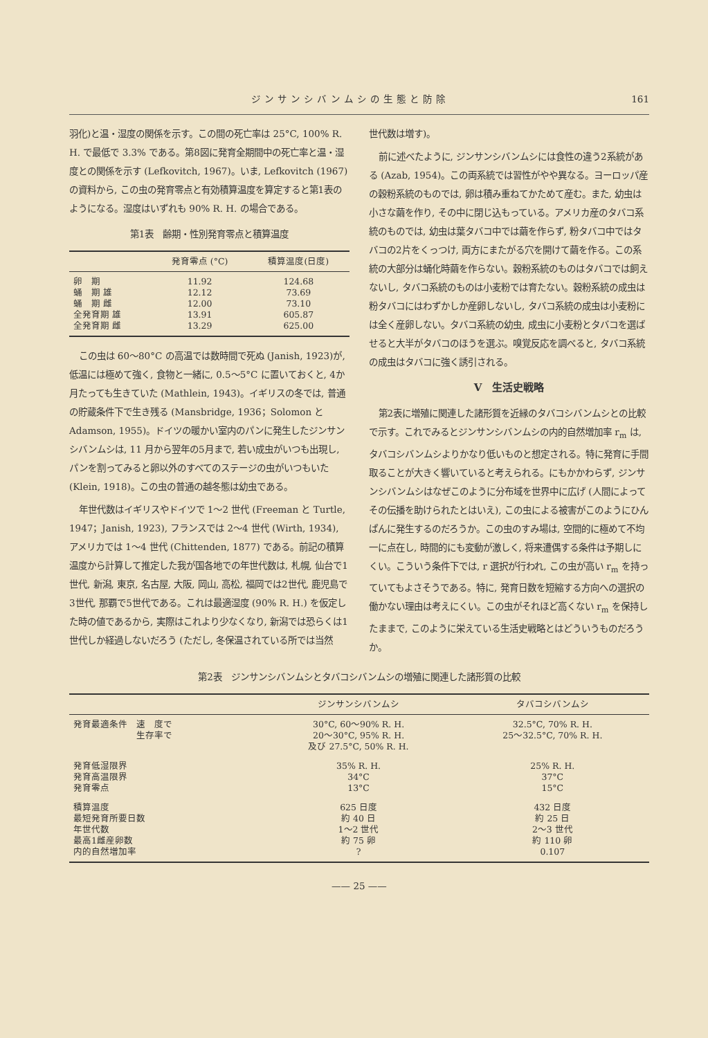ジンサンシバンムシの生態と防除 161
羽化)と温・湿度の関係を示す。この間の死亡率は 25°C, 100% R. H. で最低で 3.3% である。第8図に発育全期間中の死亡率と温・湿度との関係を示す (Lefkovitch, 1967)。いま, Lefkovitch (1967) の資料から, この虫の発育零点と有効積算温度を算定すると第1表のようになる。湿度はいずれも 90% R. H. の場合である。
第1表　齢期・性別発育零点と積算温度
| | 発育零点 (°C) | 積算温度(日度) |
| --- | --- | --- |
| 卵 期 蛹 期 雄 蛹 期 雌 全発育期 雄 全発育期 雌 | 11.92 12.12 12.00 13.91 13.29 | 124.68 73.69 73.10 605.87 625.00 |
この虫は 60〜80°C の高温では数時間で死ぬ (Janish, 1923)が, 低温には極めて強く, 食物と一緒に, 0.5〜5°C に置いておくと, 4か月たっても生きていた (Mathlein, 1943)。イギリスの冬では, 普通の貯蔵条件下で生き残る (Mansbridge, 1936；Solomon と Adamson, 1955)。ドイツの暖かい室内のパンに発生したジンサンシバンムシは, 11 月から翌年の5月まで, 若い成虫がいつも出現し, パンを割ってみると卵以外のすべてのステージの虫がいつもいた (Klein, 1918)。この虫の普通の越冬態は幼虫である。
年世代数はイギリスやドイツで 1〜2 世代 (Freeman と Turtle, 1947；Janish, 1923), フランスでは 2〜4 世代 (Wirth, 1934), アメリカでは 1〜4 世代 (Chittenden, 1877) である。前記の積算温度から計算して推定した我が国各地での年世代数は, 札幌, 仙台で1世代, 新潟, 東京, 名古屋, 大阪, 岡山, 高松, 福岡では2世代, 鹿児島で3世代, 那覇で5世代である。これは最適湿度 (90% R. H.) を仮定した時の値であるから, 実際はこれより少なくなり, 新潟では恐らくは1世代しか経過しないだろう (ただし, 冬保温されている所では当然
世代数は増す)。
前に述べたように, ジンサンシバンムシには食性の違う2系統がある (Azab, 1954)。この両系統では習性がやや異なる。ヨーロッパ産の穀粉系統のものでは, 卵は積み重ねてかためて産む。また, 幼虫は小さな繭を作り, その中に閉じ込もっている。アメリカ産のタバコ系統のものでは, 幼虫は葉タバコ中では繭を作らず, 粉タバコ中ではタバコの2片をくっつけ, 両方にまたがる穴を開けて繭を作る。この系統の大部分は蛹化時繭を作らない。穀粉系統のものはタバコでは飼えないし, タバコ系統のものは小麦粉では育たない。穀粉系統の成虫は粉タバコにはわずかしか産卵しないし, タバコ系統の成虫は小麦粉には全く産卵しない。タバコ系統の幼虫, 成虫に小麦粉とタバコを選ばせると大半がタバコのほうを選ぶ。嗅覚反応を調べると, タバコ系統の成虫はタバコに強く誘引される。
V　生活史戦略
第2表に増殖に関連した諸形質を近縁のタバコシバンムシとの比較で示す。これでみるとジンサンシバンムシの内的自然増加率 r<sub>m</sub> は, タバコシバンムシよりかなり低いものと想定される。特に発育に手間取ることが大きく響いていると考えられる。にもかかわらず, ジンサンシバンムシはなぜこのように分布域を世界中に広げ (人間によってその伝播を助けられたとはいえ), この虫による被害がこのようにひんぱんに発生するのだろうか。この虫のすみ場は, 空間的に極めて不均一に点在し, 時間的にも変動が激しく, 将来遭偶する条件は予期しにくい。こういう条件下では, r 選択が行われ, この虫が高い r<sub>m</sub> を持っていてもよさそうである。特に, 発育日数を短縮する方向への選択の働かない理由は考えにくい。この虫がそれほど高くない r<sub>m</sub> を保持したままで, このように栄えている生活史戦略とはどういうものだろうか。
第2表　ジンサンシバンムシとタバコシバンムシの増殖に関連した諸形質の比較
| | ジンサンシバンムシ | タバコシバンムシ |
| --- | --- | --- |
| 発育最適条件 速 度で 生存率で | 30°C, 60〜90% R. H. 20〜30°C, 95% R. H. 及び 27.5°C, 50% R. H. | 32.5°C, 70% R. H. 25〜32.5°C, 70% R. H. |
| 発育低湿限界 発育高温限界 発育零点 | 35% R. H. 34°C 13°C | 25% R. H. 37°C 15°C |
| 積算温度 最短発育所要日数 年世代数 最高1雌産卵数 内的自然増加率 | 625 日度 約 40 日 1〜2 世代 約 75 卵 ? | 432 日度 約 25 日 2〜3 世代 約 110 卵 0.107 |
—— 25 ——